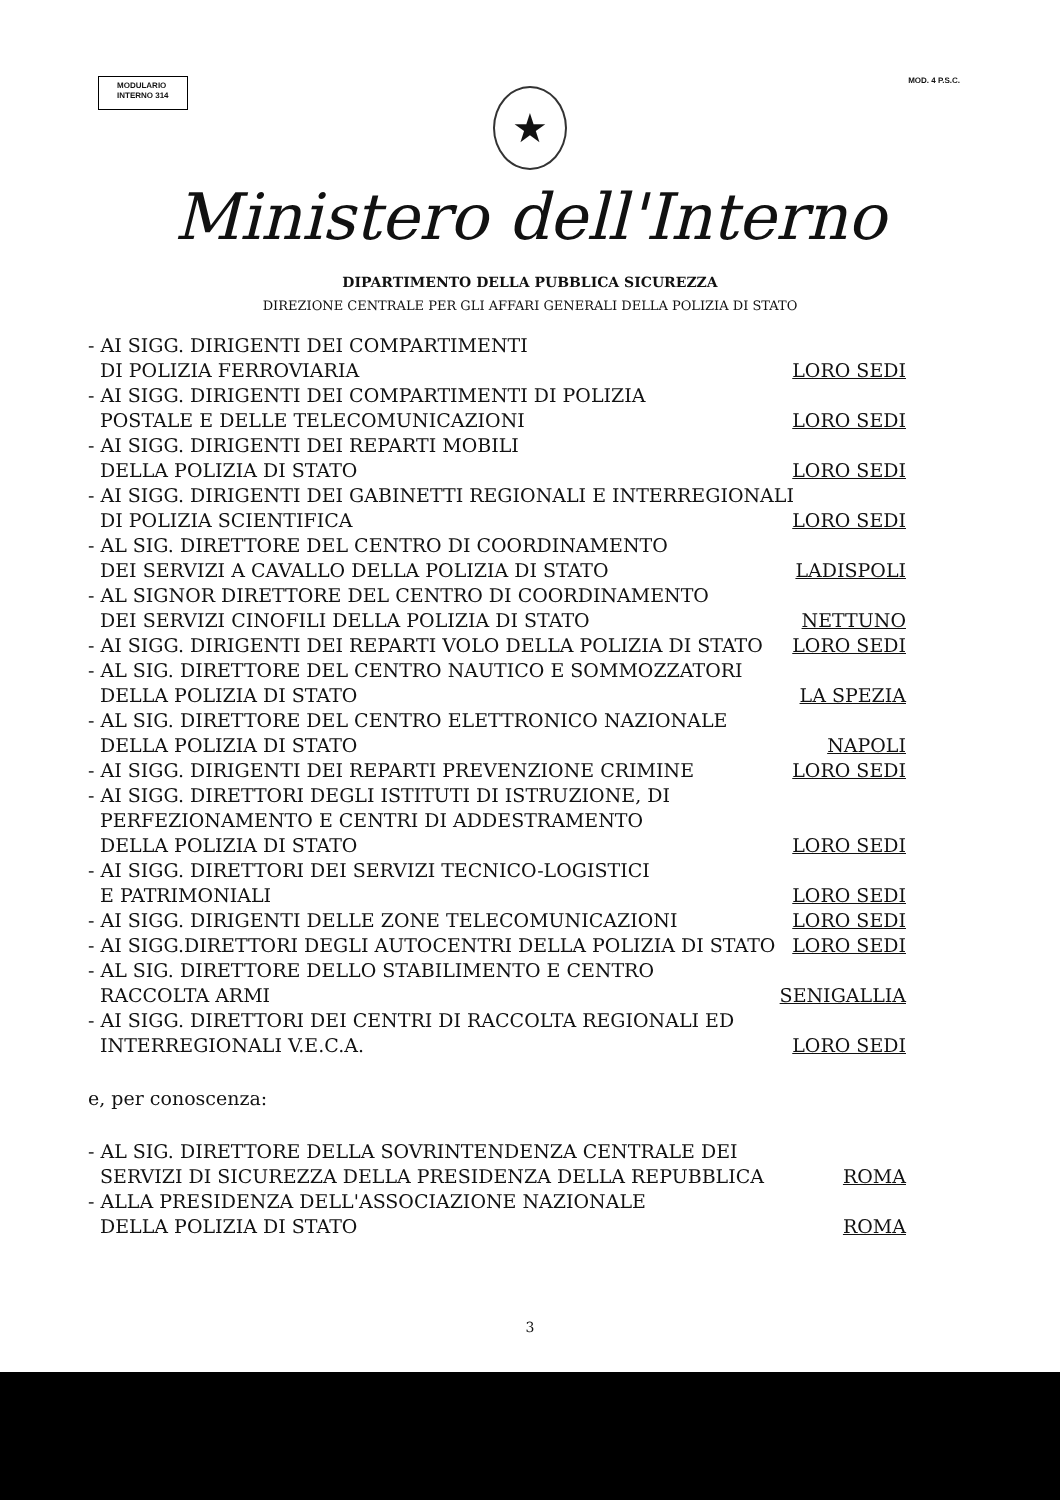MODULARIO
INTERNO 314
MOD. 4 P.S.C.
★
Ministero dell'Interno
DIPARTIMENTO DELLA PUBBLICA SICUREZZA
DIREZIONE CENTRALE PER GLI AFFARI GENERALI DELLA POLIZIA DI STATO
- AI SIGG. DIRIGENTI DEI COMPARTIMENTI
DI POLIZIA FERROVIARIA LORO SEDI
- AI SIGG. DIRIGENTI DEI COMPARTIMENTI DI POLIZIA
POSTALE E DELLE TELECOMUNICAZIONI LORO SEDI
- AI SIGG. DIRIGENTI DEI REPARTI MOBILI
DELLA POLIZIA DI STATO LORO SEDI
- AI SIGG. DIRIGENTI DEI GABINETTI REGIONALI E INTERREGIONALI
DI POLIZIA SCIENTIFICA LORO SEDI
- AL SIG. DIRETTORE DEL CENTRO DI COORDINAMENTO
DEI SERVIZI A CAVALLO DELLA POLIZIA DI STATO LADISPOLI
- AL SIGNOR DIRETTORE DEL CENTRO DI COORDINAMENTO
DEI SERVIZI CINOFILI DELLA POLIZIA DI STATO NETTUNO
- AI SIGG. DIRIGENTI DEI REPARTI VOLO DELLA POLIZIA DI STATO LORO SEDI
- AL SIG. DIRETTORE DEL CENTRO NAUTICO E SOMMOZZATORI
DELLA POLIZIA DI STATO LA SPEZIA
- AL SIG. DIRETTORE DEL CENTRO ELETTRONICO NAZIONALE
DELLA POLIZIA DI STATO NAPOLI
- AI SIGG. DIRIGENTI DEI REPARTI PREVENZIONE CRIMINE LORO SEDI
- AI SIGG. DIRETTORI DEGLI ISTITUTI DI ISTRUZIONE, DI
PERFEZIONAMENTO E CENTRI DI ADDESTRAMENTO
DELLA POLIZIA DI STATO LORO SEDI
- AI SIGG. DIRETTORI DEI SERVIZI TECNICO-LOGISTICI
E PATRIMONIALI LORO SEDI
- AI SIGG. DIRIGENTI DELLE ZONE TELECOMUNICAZIONI LORO SEDI
- AI SIGG.DIRETTORI DEGLI AUTOCENTRI DELLA POLIZIA DI STATO LORO SEDI
- AL SIG. DIRETTORE DELLO STABILIMENTO E CENTRO
RACCOLTA ARMI SENIGALLIA
- AI SIGG. DIRETTORI DEI CENTRI DI RACCOLTA REGIONALI ED
INTERREGIONALI V.E.C.A. LORO SEDI
e, per conoscenza:
- AL SIG. DIRETTORE DELLA SOVRINTENDENZA CENTRALE DEI
SERVIZI DI SICUREZZA DELLA PRESIDENZA DELLA REPUBBLICA ROMA
- ALLA PRESIDENZA DELL'ASSOCIAZIONE NAZIONALE
DELLA POLIZIA DI STATO ROMA
3